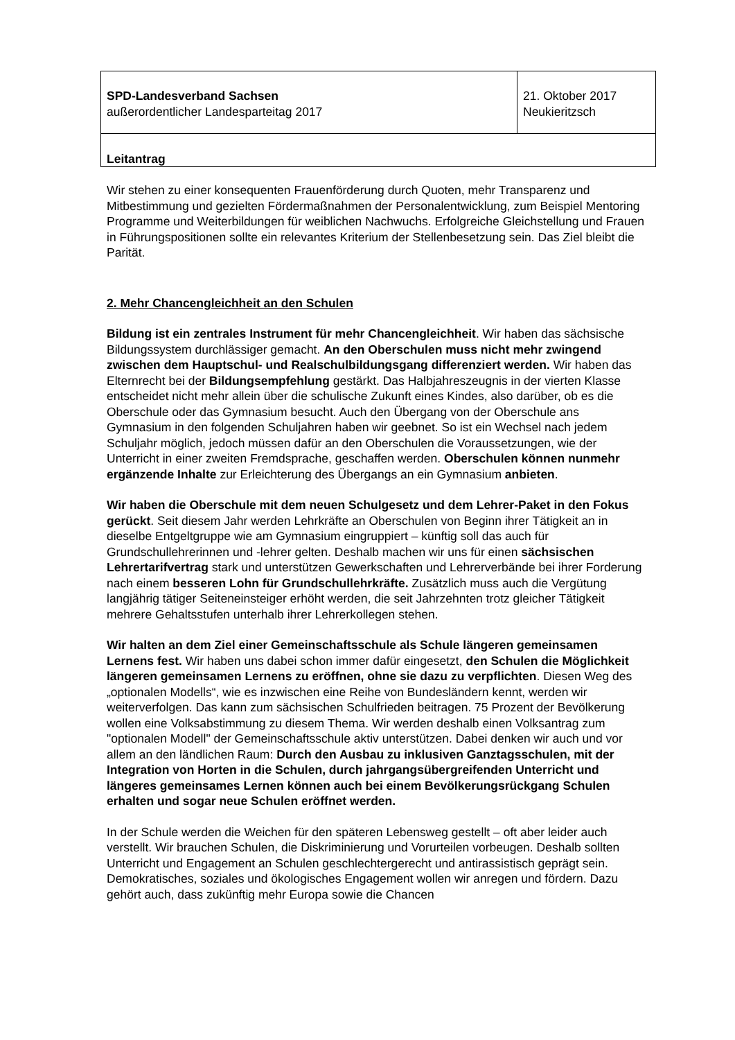| SPD-Landesverband Sachsen außerordentlicher Landesparteitag 2017 | 21. Oktober 2017 Neukieritzsch |
| Leitantrag | |
Wir stehen zu einer konsequenten Frauenförderung durch Quoten, mehr Transparenz und Mitbestimmung und gezielten Fördermaßnahmen der Personalentwicklung, zum Beispiel Mentoring Programme und Weiterbildungen für weiblichen Nachwuchs. Erfolgreiche Gleichstellung und Frauen in Führungspositionen sollte ein relevantes Kriterium der Stellenbesetzung sein. Das Ziel bleibt die Parität.
2. Mehr Chancengleichheit an den Schulen
Bildung ist ein zentrales Instrument für mehr Chancengleichheit. Wir haben das sächsische Bildungssystem durchlässiger gemacht. An den Oberschulen muss nicht mehr zwingend zwischen dem Hauptschul- und Realschulbildungsgang differenziert werden. Wir haben das Elternrecht bei der Bildungsempfehlung gestärkt. Das Halbjahreszeugnis in der vierten Klasse entscheidet nicht mehr allein über die schulische Zukunft eines Kindes, also darüber, ob es die Oberschule oder das Gymnasium besucht. Auch den Übergang von der Oberschule ans Gymnasium in den folgenden Schuljahren haben wir geebnet. So ist ein Wechsel nach jedem Schuljahr möglich, jedoch müssen dafür an den Oberschulen die Voraussetzungen, wie der Unterricht in einer zweiten Fremdsprache, geschaffen werden. Oberschulen können nunmehr ergänzende Inhalte zur Erleichterung des Übergangs an ein Gymnasium anbieten.
Wir haben die Oberschule mit dem neuen Schulgesetz und dem Lehrer-Paket in den Fokus gerückt. Seit diesem Jahr werden Lehrkräfte an Oberschulen von Beginn ihrer Tätigkeit an in dieselbe Entgeltgruppe wie am Gymnasium eingruppiert – künftig soll das auch für Grundschullehrerinnen und -lehrer gelten. Deshalb machen wir uns für einen sächsischen Lehrertarifvertrag stark und unterstützen Gewerkschaften und Lehrerverbände bei ihrer Forderung nach einem besseren Lohn für Grundschullehrkräfte. Zusätzlich muss auch die Vergütung langjährig tätiger Seiteneinsteiger erhöht werden, die seit Jahrzehnten trotz gleicher Tätigkeit mehrere Gehaltsstufen unterhalb ihrer Lehrerkollegen stehen.
Wir halten an dem Ziel einer Gemeinschaftsschule als Schule längeren gemeinsamen Lernens fest. Wir haben uns dabei schon immer dafür eingesetzt, den Schulen die Möglichkeit längeren gemeinsamen Lernens zu eröffnen, ohne sie dazu zu verpflichten. Diesen Weg des „optionalen Modells“, wie es inzwischen eine Reihe von Bundesländern kennt, werden wir weiterverfolgen. Das kann zum sächsischen Schulfrieden beitragen. 75 Prozent der Bevölkerung wollen eine Volksabstimmung zu diesem Thema. Wir werden deshalb einen Volksantrag zum "optionalen Modell" der Gemeinschaftsschule aktiv unterstützen. Dabei denken wir auch und vor allem an den ländlichen Raum: Durch den Ausbau zu inklusiven Ganztagsschulen, mit der Integration von Horten in die Schulen, durch jahrgangsübergreifenden Unterricht und längeres gemeinsames Lernen können auch bei einem Bevölkerungsrückgang Schulen erhalten und sogar neue Schulen eröffnet werden.
In der Schule werden die Weichen für den späteren Lebensweg gestellt – oft aber leider auch verstellt. Wir brauchen Schulen, die Diskriminierung und Vorurteilen vorbeugen. Deshalb sollten Unterricht und Engagement an Schulen geschlechtergerecht und antirassistisch geprägt sein. Demokratisches, soziales und ökologisches Engagement wollen wir anregen und fördern. Dazu gehört auch, dass zukünftig mehr Europa sowie die Chancen